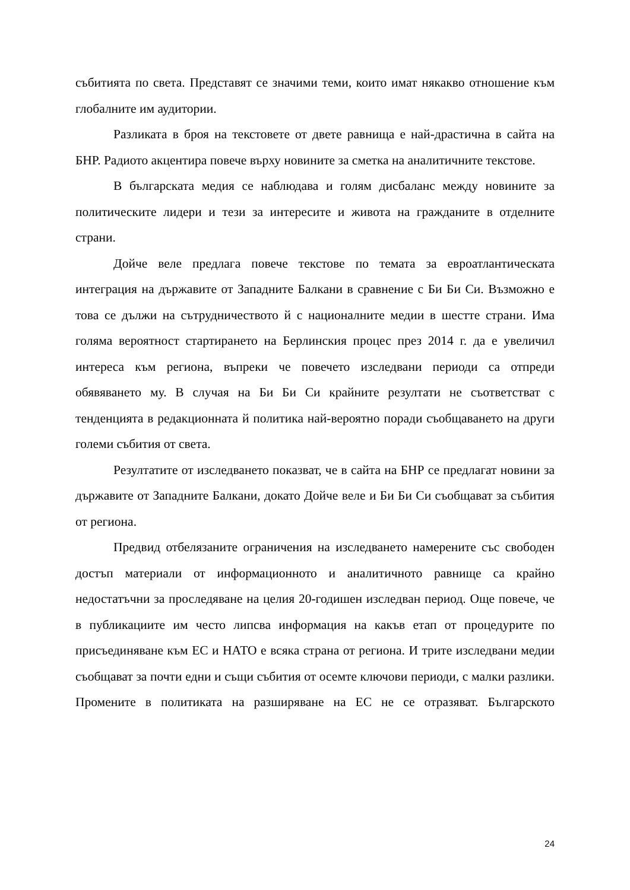събитията по света. Представят се значими теми, които имат някакво отношение към глобалните им аудитории.
Разликата в броя на текстовете от двете равнища е най-драстична в сайта на БНР. Радиото акцентира повече върху новините за сметка на аналитичните текстове.
В българската медия се наблюдава и голям дисбаланс между новините за политическите лидери и тези за интересите и живота на гражданите в отделните страни.
Дойче веле предлага повече текстове по темата за евроатлантическата интеграция на държавите от Западните Балкани в сравнение с Би Би Си. Възможно е това се дължи на сътрудничеството й с националните медии в шестте страни. Има голяма вероятност стартирането на Берлинския процес през 2014 г. да е увеличил интереса към региона, въпреки че повечето изследвани периоди са отпреди обявяването му. В случая на Би Би Си крайните резултати не съответстват с тенденцията в редакционната й политика най-вероятно поради съобщаването на други големи събития от света.
Резултатите от изследването показват, че в сайта на БНР се предлагат новини за държавите от Западните Балкани, докато Дойче веле и Би Би Си съобщават за събития от региона.
Предвид отбелязаните ограничения на изследването намерените със свободен достъп материали от информационното и аналитичното равнище са крайно недостатъчни за проследяване на целия 20-годишен изследван период. Още повече, че в публикациите им често липсва информация на какъв етап от процедурите по присъединяване към ЕС и НАТО е всяка страна от региона. И трите изследвани медии съобщават за почти едни и същи събития от осемте ключови периоди, с малки разлики. Промените в политиката на разширяване на ЕС не се отразяват. Българското
24